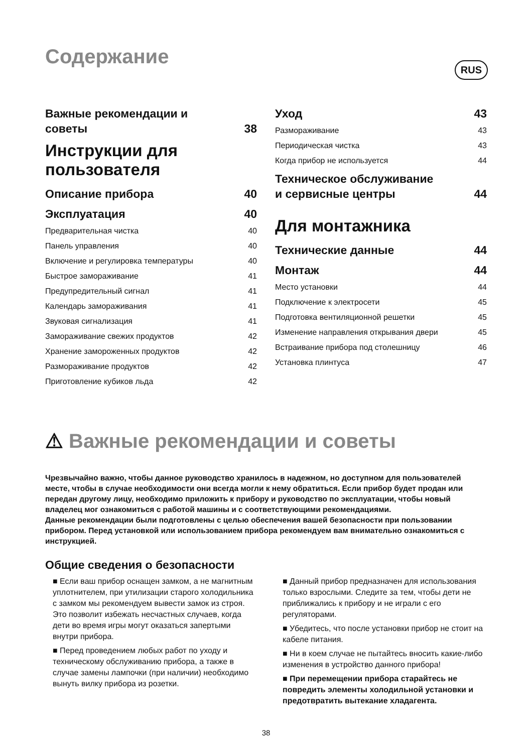Содержание
RUS
Важные рекомендации и
советы 38
Инструкции для
пользователя
Описание прибора 40
Эксплуатация 40
Предварительная чистка 40
Панель управления 40
Включение и регулировка температуры 40
Быстрое замораживание 41
Предупредительный сигнал 41
Календарь замораживания 41
Звуковая сигнализация 41
Замораживание свежих продуктов 42
Хранение замороженных продуктов 42
Размораживание продуктов 42
Приготовление кубиков льда 42
Уход 43
Размораживание 43
Периодическая чистка 43
Когда прибор не используется 44
Техническое обслуживание
и сервисные центры 44
Для монтажника
Технические данные 44
Монтаж 44
Место установки 44
Подключение к электросети 45
Подготовка вентиляционной решетки 45
Изменение направления открывания двери 45
Встраивание прибора под столешницу 46
Установка плинтуса 47
⚠ Важные рекомендации и советы
Чрезвычайно важно, чтобы данное руководство хранилось в надежном, но доступном для пользователей месте, чтобы в случае необходимости они всегда могли к нему обратиться. Если прибор будет продан или передан другому лицу, необходимо приложить к прибору и руководство по эксплуатации, чтобы новый владелец мог ознакомиться с работой машины и с соответствующими рекомендациями.
Данные рекомендации были подготовлены с целью обеспечения вашей безопасности при пользовании прибором. Перед установкой или использованием прибора рекомендуем вам внимательно ознакомиться с инструкцией.
Общие сведения о безопасности
■ Если ваш прибор оснащен замком, а не магнитным уплотнителем, при утилизации старого холодильника с замком мы рекомендуем вывести замок из строя. Это позволит избежать несчастных случаев, когда дети во время игры могут оказаться запертыми внутри прибора.
■ Перед проведением любых работ по уходу и техническому обслуживанию прибора, а также в случае замены лампочки (при наличии) необходимо вынуть вилку прибора из розетки.
■ Данный прибор предназначен для использования только взрослыми. Следите за тем, чтобы дети не приближались к прибору и не играли с его регуляторами.
■ Убедитесь, что после установки прибор не стоит на кабеле питания.
■ Ни в коем случае не пытайтесь вносить какие-либо изменения в устройство данного прибора!
■ При перемещении прибора старайтесь не повредить элементы холодильной установки и предотвратить вытекание хладагента.
38